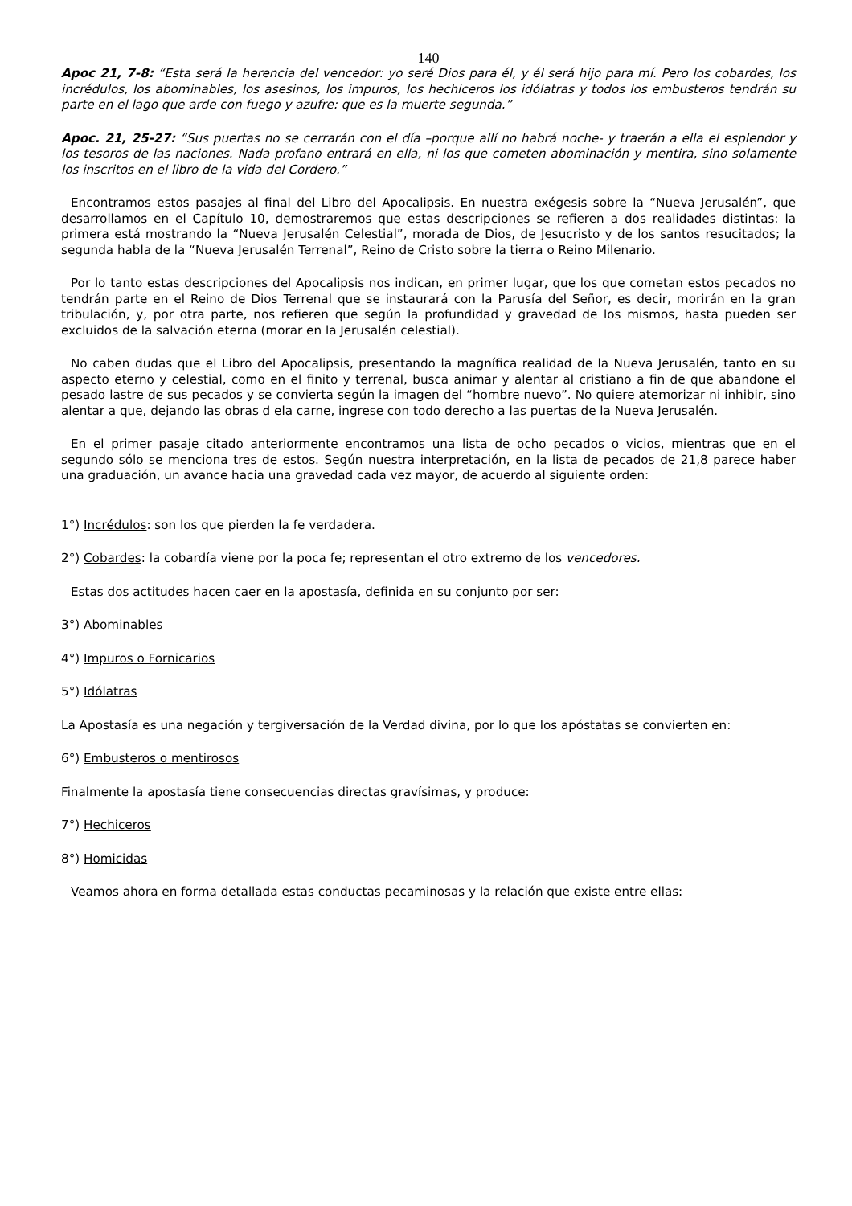140
Apoc 21, 7-8: “Esta será la herencia del vencedor: yo seré Dios para él, y él será hijo para mí. Pero los cobardes, los incrédulos, los abominables, los asesinos, los impuros, los hechiceros los idólatras y todos los embusteros tendrán su parte en el lago que arde con fuego y azufre: que es la muerte segunda.”
Apoc. 21, 25-27: “Sus puertas no se cerrarán con el día –porque allí no habrá noche- y traerán a ella el esplendor y los tesoros de las naciones. Nada profano entrará en ella, ni los que cometen abominación y mentira, sino solamente los inscritos en el libro de la vida del Cordero.”
Encontramos estos pasajes al final del Libro del Apocalipsis. En nuestra exégesis sobre la “Nueva Jerusalén”, que desarrollamos en el Capítulo 10, demostraremos que estas descripciones se refieren a dos realidades distintas: la primera está mostrando la “Nueva Jerusalén Celestial”, morada de Dios, de Jesucristo y de los santos resucitados; la segunda habla de la “Nueva Jerusalén Terrenal”, Reino de Cristo sobre la tierra o Reino Milenario.
Por lo tanto estas descripciones del Apocalipsis nos indican, en primer lugar, que los que cometan estos pecados no tendrán parte en el Reino de Dios Terrenal que se instaurará con la Parusía del Señor, es decir, morirán en la gran tribulación, y, por otra parte, nos refieren que según la profundidad y gravedad de los mismos, hasta pueden ser excluidos de la salvación eterna (morar en la Jerusalén celestial).
No caben dudas que el Libro del Apocalipsis, presentando la magnífica realidad de la Nueva Jerusalén, tanto en su aspecto eterno y celestial, como en el finito y terrenal, busca animar y alentar al cristiano a fin de que abandone el pesado lastre de sus pecados y se convierta según la imagen del “hombre nuevo”. No quiere atemorizar ni inhibir, sino alentar a que, dejando las obras d ela carne, ingrese con todo derecho a las puertas de la Nueva Jerusalén.
En el primer pasaje citado anteriormente encontramos una lista de ocho pecados o vicios, mientras que en el segundo sólo se menciona tres de estos. Según nuestra interpretación, en la lista de pecados de 21,8 parece haber una graduación, un avance hacia una gravedad cada vez mayor, de acuerdo al siguiente orden:
1°) Incrédulos: son los que pierden la fe verdadera.
2°) Cobardes: la cobardía viene por la poca fe; representan el otro extremo de los vencedores.
Estas dos actitudes hacen caer en la apostasía, definida en su conjunto por ser:
3°) Abominables
4°) Impuros o Fornicarios
5°) Idólatras
La Apostasía es una negación y tergiversación de la Verdad divina, por lo que los apóstatas se convierten en:
6°) Embusteros o mentirosos
Finalmente la apostasía tiene consecuencias directas gravísimas, y produce:
7°) Hechiceros
8°) Homicidas
Veamos ahora en forma detallada estas conductas pecaminosas y la relación que existe entre ellas: